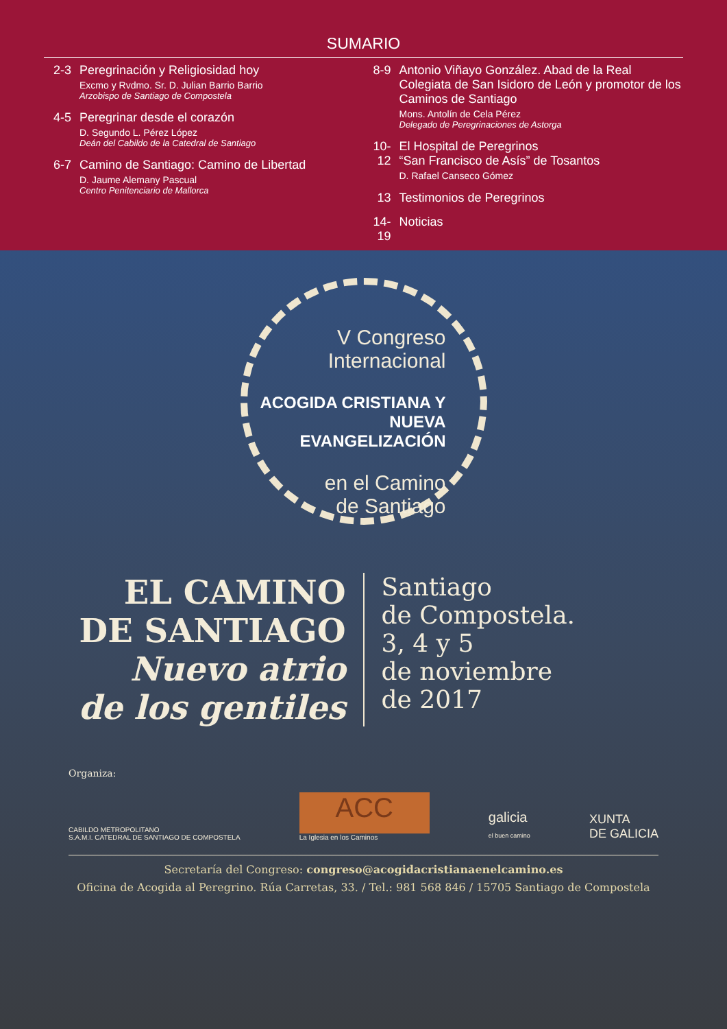SUMARIO
2-3 Peregrinación y Religiosidad hoy
Excmo y Rvdmo. Sr. D. Julian Barrio Barrio
Arzobispo de Santiago de Compostela
4-5 Peregrinar desde el corazón
D. Segundo L. Pérez López
Deán del Cabildo de la Catedral de Santiago
6-7 Camino de Santiago: Camino de Libertad
D. Jaume Alemany Pascual
Centro Penitenciario de Mallorca
8-9 Antonio Viñayo González. Abad de la Real Colegiata de San Isidoro de León y promotor de los Caminos de Santiago
Mons. Antolín de Cela Pérez
Delegado de Peregrinaciones de Astorga
10-12
El Hospital de Peregrinos
“San Francisco de Asís” de Tosantos
D. Rafael Canseco Gómez
13 Testimonios de Peregrinos
14-19
Noticias
V Congreso
Internacional
ACOGIDA CRISTIANA Y NUEVA EVANGELIZACIÓN
en el Camino
de Santiago
EL CAMINO
DE SANTIAGO
Nuevo atrio
de los gentiles
Santiago
de Compostela.
3, 4 y 5
de noviembre
de 2017
Organiza:
CABILDO METROPOLITANO
S.A.M.I. CATEDRAL DE SANTIAGO DE COMPOSTELA
ACC
La Iglesia en los Caminos
galicia
el buen camino
XUNTA
DE GALICIA
Secretaría del Congreso: congreso@acogidacristianaenelcamino.es
Oficina de Acogida al Peregrino. Rúa Carretas, 33. / Tel.: 981 568 846 / 15705 Santiago de Compostela